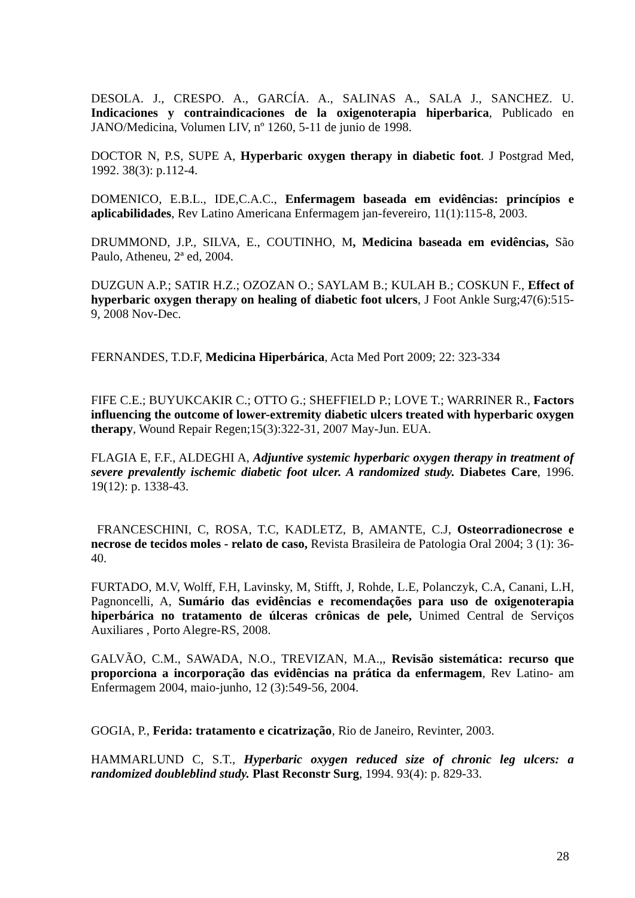DESOLA. J., CRESPO. A., GARCÍA. A., SALINAS A., SALA J., SANCHEZ. U. Indicaciones y contraindicaciones de la oxigenoterapia hiperbarica, Publicado en JANO/Medicina, Volumen LIV, nº 1260, 5-11 de junio de 1998.
DOCTOR N, P.S, SUPE A, Hyperbaric oxygen therapy in diabetic foot. J Postgrad Med, 1992. 38(3): p.112-4.
DOMENICO, E.B.L., IDE,C.A.C., Enfermagem baseada em evidências: princípios e aplicabilidades, Rev Latino Americana Enfermagem jan-fevereiro, 11(1):115-8, 2003.
DRUMMOND, J.P., SILVA, E., COUTINHO, M, Medicina baseada em evidências, São Paulo, Atheneu, 2ª ed, 2004.
DUZGUN A.P.; SATIR H.Z.; OZOZAN O.; SAYLAM B.; KULAH B.; COSKUN F., Effect of hyperbaric oxygen therapy on healing of diabetic foot ulcers, J Foot Ankle Surg;47(6):515-9, 2008 Nov-Dec.
FERNANDES, T.D.F, Medicina Hiperbárica, Acta Med Port 2009; 22: 323-334
FIFE C.E.; BUYUKCAKIR C.; OTTO G.; SHEFFIELD P.; LOVE T.; WARRINER R., Factors influencing the outcome of lower-extremity diabetic ulcers treated with hyperbaric oxygen therapy, Wound Repair Regen;15(3):322-31, 2007 May-Jun. EUA.
FLAGIA E, F.F., ALDEGHI A, Adjuntive systemic hyperbaric oxygen therapy in treatment of severe prevalently ischemic diabetic foot ulcer. A randomized study. Diabetes Care, 1996. 19(12): p. 1338-43.
FRANCESCHINI, C, ROSA, T.C, KADLETZ, B, AMANTE, C.J, Osteorradionecrose e necrose de tecidos moles - relato de caso, Revista Brasileira de Patologia Oral 2004; 3 (1): 36-40.
FURTADO, M.V, Wolff, F.H, Lavinsky, M, Stifft, J, Rohde, L.E, Polanczyk, C.A, Canani, L.H, Pagnoncelli, A, Sumário das evidências e recomendações para uso de oxigenoterapia hiperbárica no tratamento de úlceras crônicas de pele, Unimed Central de Serviços Auxiliares , Porto Alegre-RS, 2008.
GALVÃO, C.M., SAWADA, N.O., TREVIZAN, M.A.,, Revisão sistemática: recurso que proporciona a incorporação das evidências na prática da enfermagem, Rev Latino- am Enfermagem 2004, maio-junho, 12 (3):549-56, 2004.
GOGIA, P., Ferida: tratamento e cicatrização, Rio de Janeiro, Revinter, 2003.
HAMMARLUND C, S.T., Hyperbaric oxygen reduced size of chronic leg ulcers: a randomized doubleblind study. Plast Reconstr Surg, 1994. 93(4): p. 829-33.
28